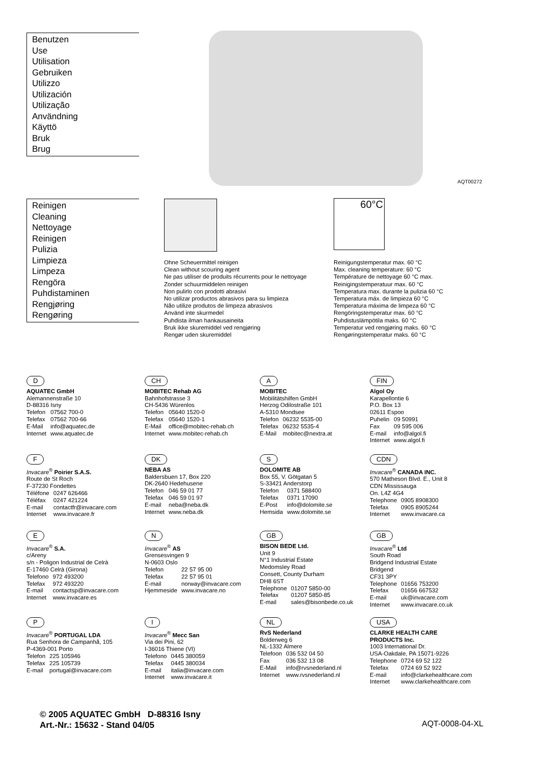Benutzen
Use
Utilisation
Gebruiken
Utilizzo
Utilización
Utilização
Användning
Käyttö
Bruk
Brug
AQT00272
Reinigen
Cleaning
Nettoyage
Reinigen
Pulizia
Limpieza
Limpeza
Rengöra
Puhdistaminen
Rengjøring
Rengøring
Ohne Scheuermittel reinigen
Clean without scouring agent
Ne pas utiliser de produits récurrents pour le nettoyage
Zonder schuurmiddelen reinigen
Non pulirlo con prodotti abrasivi
No utilizar productos abrasivos para su limpieza
Não utilize produtos de limpeza abrasivos
Använd inte skurmedel
Puhdista ilman hankausaineita
Bruk ikke skuremiddel ved rengjøring
Rengør uden skuremiddel
60°C
Reinigungstemperatur max. 60 °C
Max. cleaning temperature: 60 °C
Température de nettoyage 60 °C max.
Reinigingstemperatuur max. 60 °C
Temperatura max. durante la pulizia 60 °C
Temperatura máx. de limpieza 60 °C
Temperatura máxima de limpeza 60 °C
Rengöringstemperatur max. 60 °C
Puhdistuslämpötila maks. 60 °C
Temperatur ved rengjøring maks. 60 °C
Rengøringstemperatur maks. 60 °C
D
AQUATEC GmbH
Alemannenstraße 10
D-88316 Isny
| Telefon | 07562 700-0 |
| Telefax | 07562 700-66 |
| E-Mail | info@aquatec.de |
| Internet | www.aquatec.de |
CH
MOBITEC Rehab AG
Bahnhofstrasse 3
CH-5436 Würenlos
| Telefon | 05640 1520-0 |
| Telefax | 05640 1520-1 |
| E-Mail | office@mobitec-rehab.ch |
| Internet | www.mobitec-rehab.ch |
A
MOBITEC
Mobilitätshilfen GmbH
Herzog Odilostraße 101
A-5310 Mondsee
| Telefon | 06232 5535-00 |
| Telefax | 06232 5535-4 |
| E-Mail | mobitec@nextra.at |
FIN
Algol Oy
Karapellontie 6
P.O. Box 13
02611 Espoo
| Puhelin | 09 50991 |
| Fax | 09 595 006 |
| E-mail | info@algol.fi |
| Internet | www.algol.fi |
F
Invacare<sup>®</sup> Poirier S.A.S.
Route de St Roch
F-37230 Fondettes
| Téléfone | 0247 626466 |
| Téléfax | 0247 421224 |
| E-mail | contactfr@invacare.com |
| Internet | www.invacare.fr |
DK
NEBA AS
Baldersbuen 17, Box 220
DK-2640 Hedehusene
| Telefon | 046 59 01 77 |
| Telefax | 046 59 01 97 |
| E-mail | neba@neba.dk |
| Internet | www.neba.dk |
S
DOLOMITE AB
Box 55, V. Götgatan 5
S-33421 Anderstorp
| Telefon | 0371 588400 |
| Telefax | 0371 17090 |
| E-Post | info@dolomite.se |
| Hemsida | www.dolomite.se |
CDN
Invacare<sup>®</sup> CANADA INC.
570 Matheson Blvd. E., Unit 8
CDN Mississauga
On. L4Z 4G4
| Telephone | 0905 8908300 |
| Telefax | 0905 8905244 |
| Internet | www.invacare.ca |
E
Invacare<sup>®</sup> S.A.
c/Areny
s/n - Poligon Industrial de Celrà
E-17460 Celrà (Girona)
| Telefono | 972 493200 |
| Telefax | 972 493220 |
| E-mail | contactsp@invacare.com |
| Internet | www.invacare.es |
N
Invacare<sup>®</sup> AS
Grensesvingen 9
N-0603 Oslo
| Telefon | 22 57 95 00 |
| Telefax | 22 57 95 01 |
| E-mail | norway@invacare.com |
| Hjemmeside | www.invacare.no |
GB
BISON BEDE Ltd.
Unit 9
N°1 Industrial Estate
Medomsley Road
Consett, County Durham
DH8 6ST
| Telephone | 01207 5850-00 |
| Telefax | 01207 5850-85 |
| E-mail | sales@bisonbede.co.uk |
GB
Invacare<sup>®</sup> Ltd
South Road
Bridgend Industrial Estate
Bridgend
CF31 3PY
| Telephone | 01656 753200 |
| Telefax | 01656 667532 |
| E-mail | uk@invacare.com |
| Internet | www.invacare.co.uk |
P
Invacare<sup>®</sup> PORTUGAL LDA
Rua Senhora de Campanhã, 105
P-4369-001 Porto
| Telefon | 225 105946 |
| Telefax | 225 105739 |
| E-mail | portugal@invacare.com |
I
Invacare<sup>®</sup> Mecc San
Via dei Pini, 62
I-36016 Thiene (VI)
| Telefono | 0445 380059 |
| Telefax | 0445 380034 |
| E-mail | italia@invacare.com |
| Internet | www.invacare.it |
NL
RvS Nederland
Bolderweg 6
NL-1332 Almere
| Telefoon | 036 532 04 50 |
| Fax | 036 532 13 08 |
| E-Mail | info@rvsnederland.nl |
| Internet | www.rvsnederland.nl |
USA
CLARKE HEALTH CARE
PRODUCTS Inc.
1003 International Dr.
USA-Oakdale, PA 15071-9226
| Telephone | 0724 69 52 122 |
| Telefax | 0724 69 52 922 |
| E-mail | info@clarkehealthcare.com |
| Internet | www.clarkehealthcare.com |
© 2005 AQUATEC GmbH D-88316 Isny
Art.-Nr.: 15632 - Stand 04/05
AQT-0008-04-XL